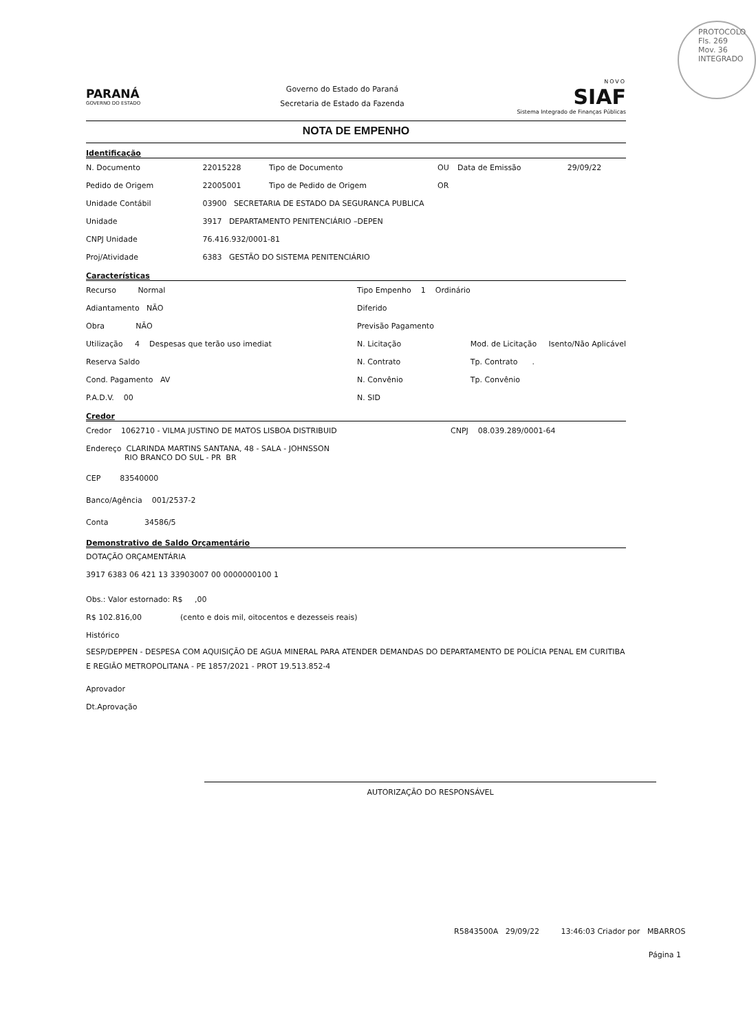PROTOCOLO
Fls. 269
Mov. 36
INTEGRADO
PARANÁ
GOVERNO DO ESTADO
Governo do Estado do Paraná
Secretaria de Estado da Fazenda
NOVO
SIAF
Sistema Integrado de Finanças Públicas
NOTA DE EMPENHO
Identificação
| N. Documento | 22015228 | Tipo de Documento | OU | Data de Emissão | 29/09/22 |
| Pedido de Origem | 22005001 | Tipo de Pedido de Origem | OR | | |
| Unidade Contábil | 03900 SECRETARIA DE ESTADO DA SEGURANCA PUBLICA | | | | |
| Unidade | 3917 DEPARTAMENTO PENITENCIÁRIO –DEPEN | | | | |
| CNPJ Unidade | 76.416.932/0001-81 | | | | |
| Proj/Atividade | 6383 GESTÃO DO SISTEMA PENITENCIÁRIO | | | | |
Características
| Recurso Normal | Tipo Empenho 1 Ordinário | |
| Adiantamento NÃO | Diferido | |
| Obra NÃO | Previsão Pagamento | |
| Utilização 4 Despesas que terão uso imediat | N. Licitação | Mod. de Licitação Isento/Não Aplicável |
| Reserva Saldo | N. Contrato | Tp. Contrato . |
| Cond. Pagamento AV | N. Convênio | Tp. Convênio |
| P.A.D.V. 00 | N. SID | |
Credor
| Credor 1062710 - VILMA JUSTINO DE MATOS LISBOA DISTRIBUID | CNPJ 08.039.289/0001-64 |
| Endereço CLARINDA MARTINS SANTANA, 48 - SALA - JOHNSSON RIO BRANCO DO SUL - PR BR | |
| CEP 83540000 | |
| Banco/Agência 001/2537-2 | |
| Conta 34586/5 | |
Demonstrativo de Saldo Orçamentário
DOTAÇÃO ORÇAMENTÁRIA
3917 6383 06 421 13 33903007 00 0000000100 1
Obs.: Valor estornado: R$ ,00
R$ 102.816,00 (cento e dois mil, oitocentos e dezesseis reais)
Histórico
SESP/DEPPEN - DESPESA COM AQUISIÇÃO DE AGUA MINERAL PARA ATENDER DEMANDAS DO DEPARTAMENTO DE POLÍCIA PENAL EM CURITIBA E REGIÃO METROPOLITANA - PE 1857/2021 - PROT 19.513.852-4
Aprovador
Dt.Aprovação
AUTORIZAÇÃO DO RESPONSÁVEL
R5843500A 29/09/22 13:46:03 Criador por MBARROS
Página 1